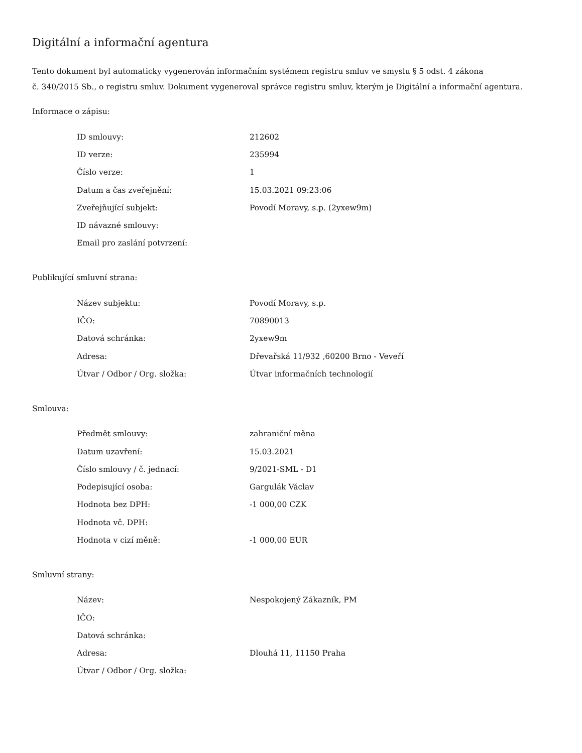Digitální a informační agentura
Tento dokument byl automaticky vygenerován informačním systémem registru smluv ve smyslu § 5 odst. 4 zákona
č. 340/2015 Sb., o registru smluv. Dokument vygeneroval správce registru smluv, kterým je Digitální a informační agentura.
Informace o zápisu:
| ID smlouvy: | 212602 |
| ID verze: | 235994 |
| Číslo verze: | 1 |
| Datum a čas zveřejnění: | 15.03.2021 09:23:06 |
| Zveřejňující subjekt: | Povodí Moravy, s.p. (2yxew9m) |
| ID návazné smlouvy: | |
| Email pro zaslání potvrzení: | |
Publikující smluvní strana:
| Název subjektu: | Povodí Moravy, s.p. |
| IČO: | 70890013 |
| Datová schránka: | 2yxew9m |
| Adresa: | Dřevařská 11/932 ,60200 Brno - Veveří |
| Útvar / Odbor / Org. složka: | Útvar informačních technologií |
Smlouva:
| Předmět smlouvy: | zahraniční měna |
| Datum uzavření: | 15.03.2021 |
| Číslo smlouvy / č. jednací: | 9/2021-SML - D1 |
| Podepisující osoba: | Gargulák Václav |
| Hodnota bez DPH: | -1 000,00 CZK |
| Hodnota vč. DPH: | |
| Hodnota v cizí měně: | -1 000,00 EUR |
Smluvní strany:
| Název: | Nespokojený Zákazník, PM |
| IČO: | |
| Datová schránka: | |
| Adresa: | Dlouhá 11, 11150 Praha |
| Útvar / Odbor / Org. složka: | |